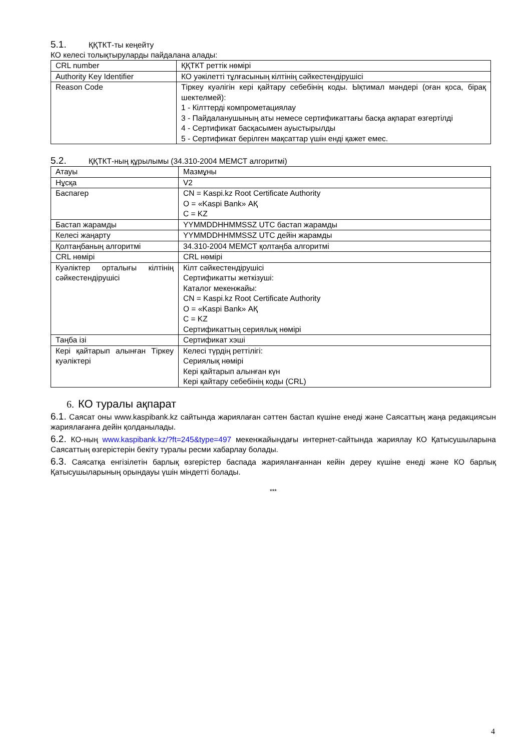5.1. ҚҚТКТ-ты кеңейту
КО келесі толықтыруларды пайдалана алады:
| CRL number | ҚҚТКТ реттік нөмірі |
| Authority Key Identifier | КО уәкілетті тұлғасының кілтінің сәйкестендірушісі |
| Reason Code | Тіркеу куәлігін кері қайтару себебінің коды. Ықтимал мәндері (оған қоса, бірақ шектелмей): 1 - Кілттерді компрометациялау 3 - Пайдаланушының аты немесе сертификаттағы басқа ақпарат өзгертілді 4 - Сертификат басқасымен ауыстырылды 5 - Сертификат берілген мақсаттар үшін енді қажет емес. |
5.2. ҚҚТКТ-ның құрылымы (34.310-2004 МЕМСТ алгоритмі)
| Атауы | Мазмұны |
| Нұсқа | V2 |
| Баспагер | CN = Kaspi.kz Root Certificate Authority O = «Kaspi Bank» АҚ C = KZ |
| Бастап жарамды | YYMMDDHHMMSSZ UTC бастап жарамды |
| Келесі жаңарту | YYMMDDHHMMSSZ UTC дейін жарамды |
| Қолтаңбаның алгоритмі | 34.310-2004 МЕМСТ қолтаңба алгоритмі |
| CRL нөмірі | CRL нөмірі |
| Куәліктер орталығы кілтінің сәйкестендірушісі | Кілт сәйкестендірушісі Сертификатты жеткізуші: Каталог мекенжайы: CN = Kaspi.kz Root Certificate Authority O = «Kaspi Bank» АҚ C = KZ Сертификаттың сериялық нөмірі |
| Таңба ізі | Сертификат хэші |
| Кері қайтарып алынған Тіркеу куәліктері | Келесі түрдің реттілігі: Сериялық нөмірі Кері қайтарып алынған күн Кері қайтару себебінің коды (CRL) |
6. КО туралы ақпарат
6.1. Саясат оны www.kaspibank.kz сайтында жариялаған сәттен бастап күшіне енеді және Саясаттың жаңа редакциясын жариялағанға дейін қолданылады.
6.2. КО-ның www.kaspibank.kz/?ft=245&type=497 мекенжайындағы интернет-сайтында жариялау КО Қатысушыларына Саясаттың өзгерістерін бекіту туралы ресми хабарлау болады.
6.3. Саясатқа енгізілетін барлық өзгерістер баспада жарияланғаннан кейін дереу күшіне енеді және КО барлық Қатысушыларының орындауы үшін міндетті болады.
***
4